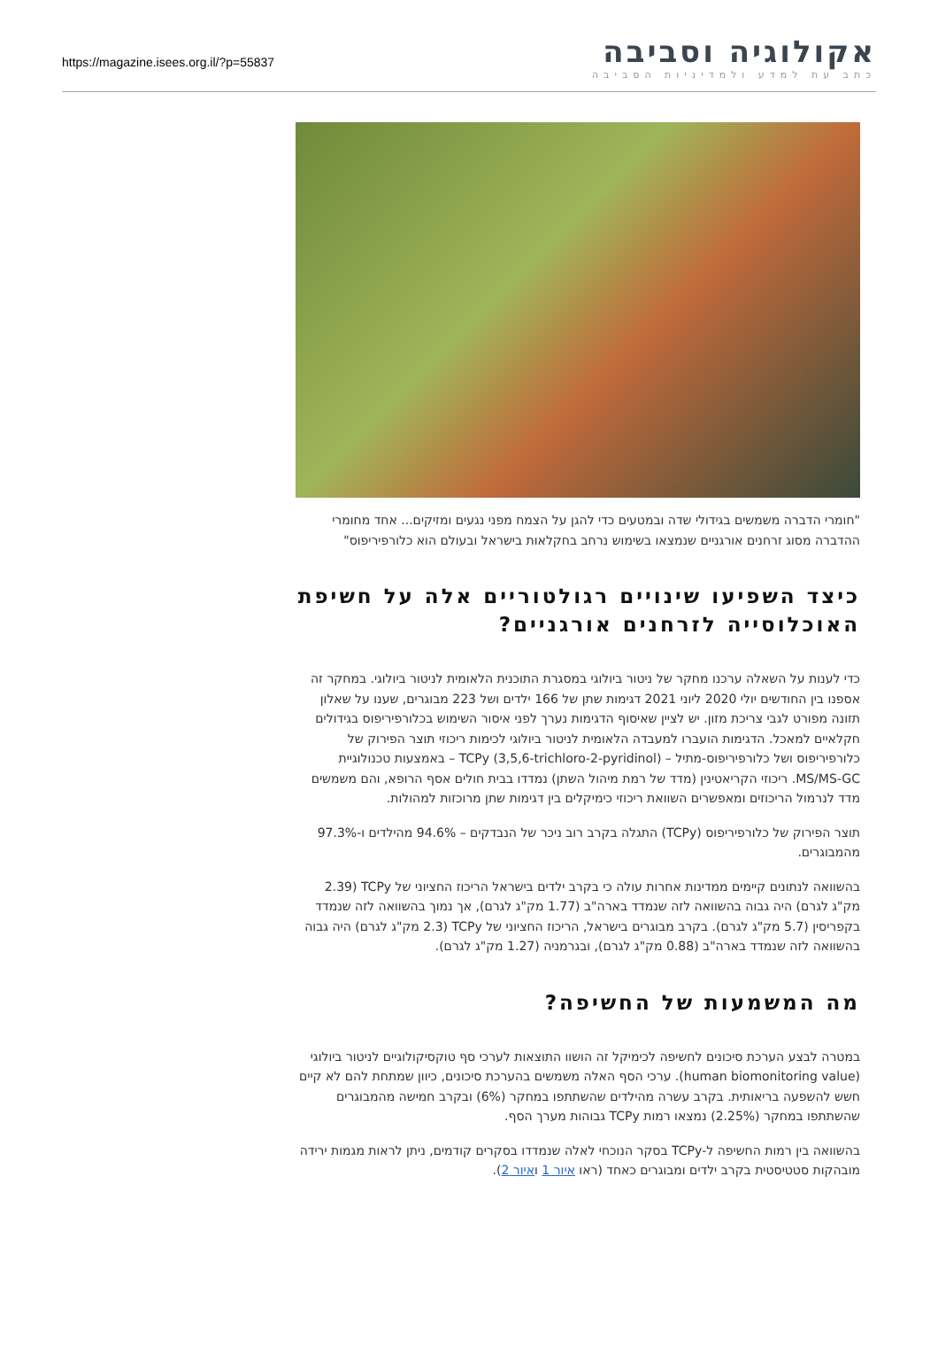https://magazine.isees.org.il/?p=55837
אקולוגיה וסביבה
כתב עת למדע ולמדיניות הסביבה
"חומרי הדברה משמשים בגידולי שדה ובמטעים כדי להגן על הצמח מפני נגעים ומזיקים... אחד מחומרי ההדברה מסוג זרחנים אורגניים שנמצאו בשימוש נרחב בחקלאות בישראל ובעולם הוא כלורפיריפוס"
כיצד השפיעו שינויים רגולטוריים אלה על חשיפת האוכלוסייה לזרחנים אורגניים?
כדי לענות על השאלה ערכנו מחקר של ניטור ביולוגי במסגרת התוכנית הלאומית לניטור ביולוגי. במחקר זה אספנו בין החודשים יולי 2020 ליוני 2021 דגימות שתן של 166 ילדים ושל 223 מבוגרים, שענו על שאלון תזונה מפורט לגבי צריכת מזון. יש לציין שאיסוף הדגימות נערך לפני איסור השימוש בכלורפיריפוס בגידולים חקלאיים למאכל. הדגימות הועברו למעבדה הלאומית לניטור ביולוגי לכימות ריכוזי תוצר הפירוק של כלורפיריפוס ושל כלורפיריפוס-מתיל – (TCPy (3,5,6-trichloro-2-pyridinol – באמצעות טכנולוגיית MS/MS-GC. ריכוזי הקריאטינין (מדד של רמת מיהול השתן) נמדדו בבית חולים אסף הרופא, והם משמשים מדד לנרמול הריכוזים ומאפשרים השוואת ריכוזי כימיקלים בין דגימות שתן מרוכזות למהולות.
תוצר הפירוק של כלורפיריפוס (TCPy) התגלה בקרב רוב ניכר של הנבדקים – 94.6% מהילדים ו-97.3% מהמבוגרים.
בהשוואה לנתונים קיימים ממדינות אחרות עולה כי בקרב ילדים בישראל הריכוז החציוני של TCPy (2.39 מק"ג לגרם) היה גבוה בהשוואה לזה שנמדד בארה"ב (1.77 מק"ג לגרם), אך נמוך בהשוואה לזה שנמדד בקפריסין (5.7 מק"ג לגרם). בקרב מבוגרים בישראל, הריכוז החציוני של TCPy (2.3 מק"ג לגרם) היה גבוה בהשוואה לזה שנמדד בארה"ב (0.88 מק"ג לגרם), ובגרמניה (1.27 מק"ג לגרם).
מה המשמעות של החשיפה?
במטרה לבצע הערכת סיכונים לחשיפה לכימיקל זה הושוו התוצאות לערכי סף טוקסיקולוגיים לניטור ביולוגי (human biomonitoring value). ערכי הסף האלה משמשים בהערכת סיכונים, כיוון שמתחת להם לא קיים חשש להשפעה בריאותית. בקרב עשרה מהילדים שהשתתפו במחקר (6%) ובקרב חמישה מהמבוגרים שהשתתפו במחקר (2.25%) נמצאו רמות TCPy גבוהות מערך הסף.
בהשוואה בין רמות החשיפה ל-TCPy בסקר הנוכחי לאלה שנמדדו בסקרים קודמים, ניתן לראות מגמות ירידה מובהקות סטטיסטית בקרב ילדים ומבוגרים כאחד (ראו איור 1 ואיור 2).